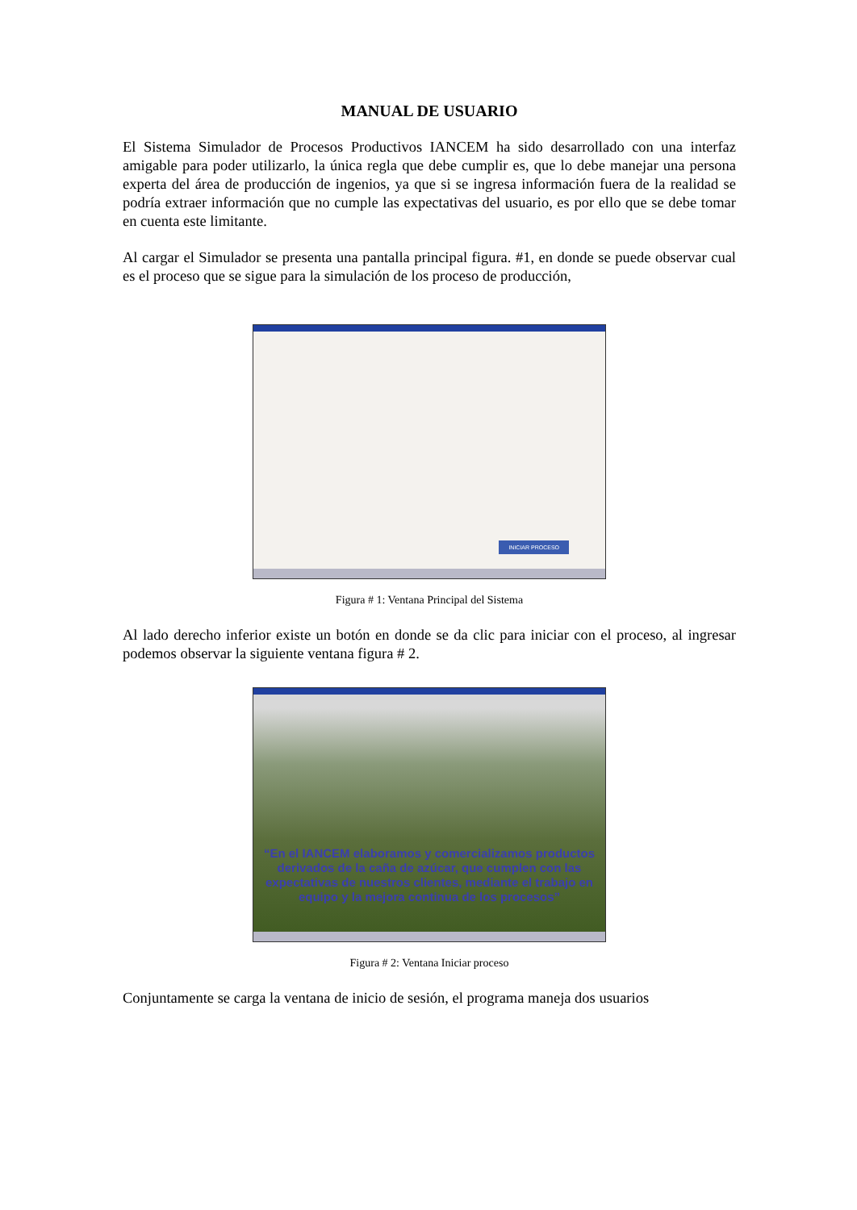MANUAL DE USUARIO
El Sistema Simulador de Procesos Productivos IANCEM ha sido desarrollado con una interfaz amigable para poder utilizarlo, la única regla que debe cumplir es, que lo debe manejar una persona experta del área de producción de ingenios, ya que si se ingresa información fuera de la realidad se podría extraer información que no cumple las expectativas del usuario, es por ello que se debe tomar en cuenta este limitante.
Al cargar el Simulador se presenta una pantalla principal figura. #1, en donde se puede observar cual es el proceso que se sigue para la simulación de los proceso de producción,
INICIAR PROCESO
Figura # 1: Ventana Principal del Sistema
Al lado derecho inferior existe un botón en donde se da clic para iniciar con el proceso, al ingresar podemos observar la siguiente ventana figura # 2.
“En el IANCEM elaboramos y comercializamos productos derivados de la caña de azúcar, que cumplen con las expectativas de nuestros clientes, mediante el trabajo en equipo y la mejora continua de los procesos”
Figura # 2: Ventana Iniciar proceso
Conjuntamente se carga la ventana de inicio de sesión, el programa maneja dos usuarios